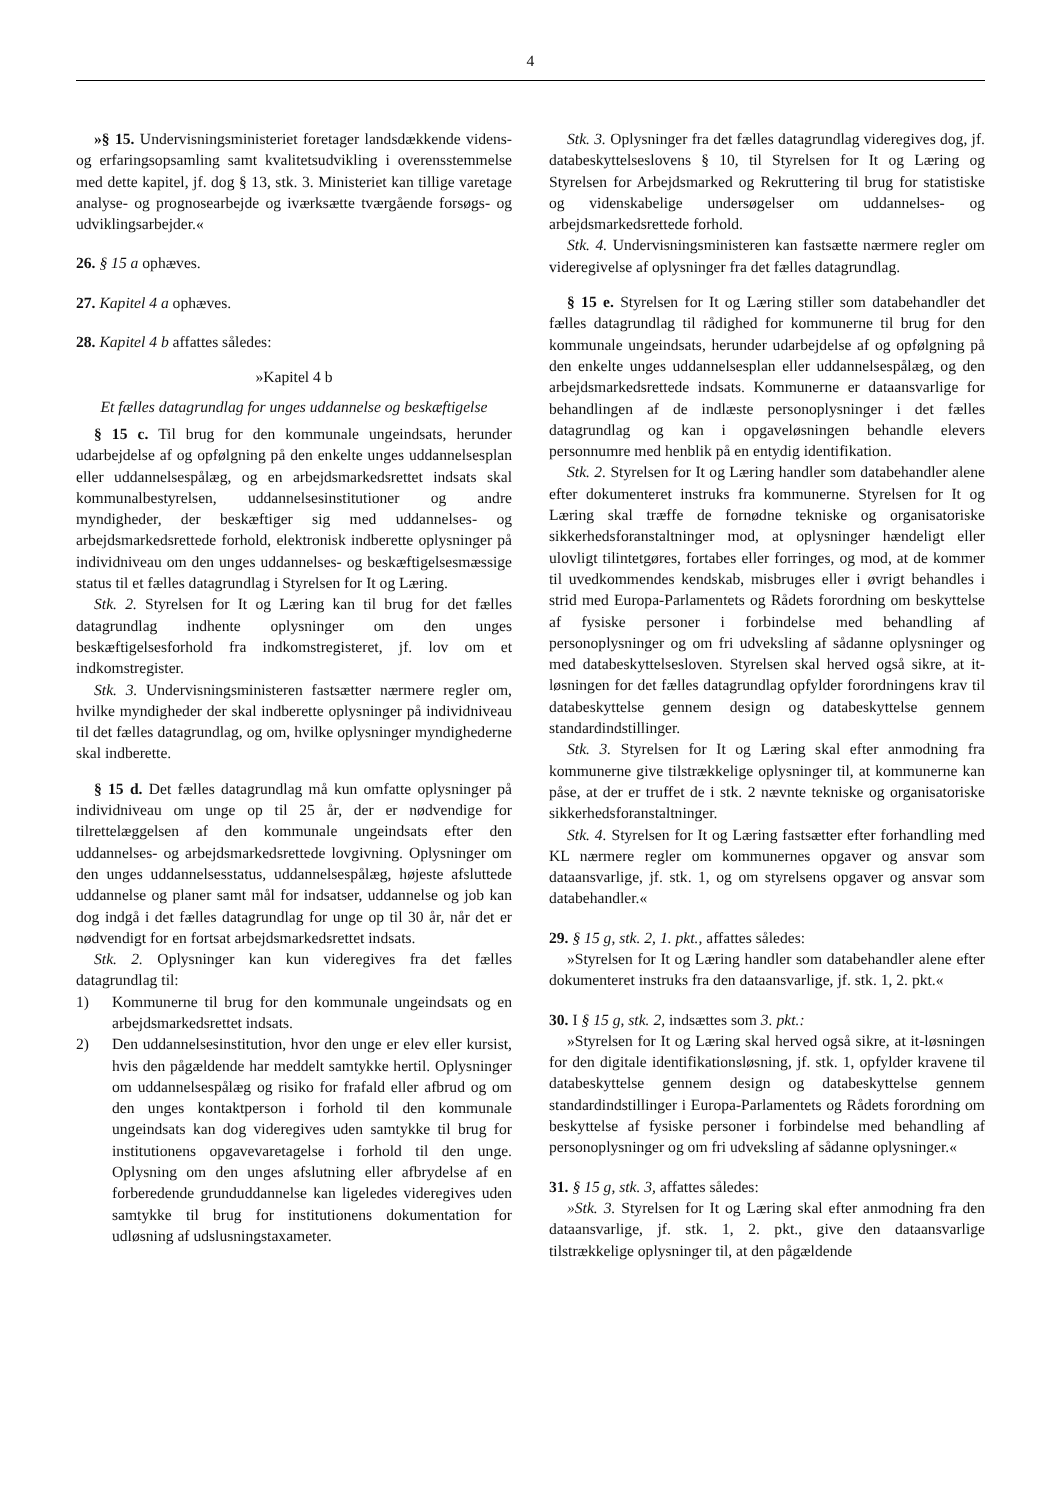4
»§ 15. Undervisningsministeriet foretager landsdækkende videns- og erfaringsopsamling samt kvalitetsudvikling i overensstemmelse med dette kapitel, jf. dog § 13, stk. 3. Ministeriet kan tillige varetage analyse- og prognosearbejde og iværksætte tværgående forsøgs- og udviklingsarbejder.«
26. § 15 a ophæves.
27. Kapitel 4 a ophæves.
28. Kapitel 4 b affattes således:
»Kapitel 4 b
Et fælles datagrundlag for unges uddannelse og beskæftigelse
§ 15 c. Til brug for den kommunale ungeindsats, herunder udarbejdelse af og opfølgning på den enkelte unges uddannelsesplan eller uddannelsespålæg, og en arbejdsmarkedsrettet indsats skal kommunalbestyrelsen, uddannelsesinstitutioner og andre myndigheder, der beskæftiger sig med uddannelses- og arbejdsmarkedsrettede forhold, elektronisk indberette oplysninger på individniveau om den unges uddannelses- og beskæftigelsesmæssige status til et fælles datagrundlag i Styrelsen for It og Læring.
Stk. 2. Styrelsen for It og Læring kan til brug for det fælles datagrundlag indhente oplysninger om den unges beskæftigelsesforhold fra indkomstregisteret, jf. lov om et indkomstregister.
Stk. 3. Undervisningsministeren fastsætter nærmere regler om, hvilke myndigheder der skal indberette oplysninger på individniveau til det fælles datagrundlag, og om, hvilke oplysninger myndighederne skal indberette.
§ 15 d. Det fælles datagrundlag må kun omfatte oplysninger på individniveau om unge op til 25 år, der er nødvendige for tilrettelæggelsen af den kommunale ungeindsats efter den uddannelses- og arbejdsmarkedsrettede lovgivning. Oplysninger om den unges uddannelsesstatus, uddannelsespålæg, højeste afsluttede uddannelse og planer samt mål for indsatser, uddannelse og job kan dog indgå i det fælles datagrundlag for unge op til 30 år, når det er nødvendigt for en fortsat arbejdsmarkedsrettet indsats.
Stk. 2. Oplysninger kan kun videregives fra det fælles datagrundlag til:
1) Kommunerne til brug for den kommunale ungeindsats og en arbejdsmarkedsrettet indsats.
2) Den uddannelsesinstitution, hvor den unge er elev eller kursist, hvis den pågældende har meddelt samtykke hertil. Oplysninger om uddannelsespålæg og risiko for frafald eller afbrud og om den unges kontaktperson i forhold til den kommunale ungeindsats kan dog videregives uden samtykke til brug for institutionens opgavevaretagelse i forhold til den unge. Oplysning om den unges afslutning eller afbrydelse af en forberedende grunduddannelse kan ligeledes videregives uden samtykke til brug for institutionens dokumentation for udløsning af udslusningstaxameter.
Stk. 3. Oplysninger fra det fælles datagrundlag videregives dog, jf. databeskyttelseslovens § 10, til Styrelsen for It og Læring og Styrelsen for Arbejdsmarked og Rekruttering til brug for statistiske og videnskabelige undersøgelser om uddannelses- og arbejdsmarkedsrettede forhold.
Stk. 4. Undervisningsministeren kan fastsætte nærmere regler om videregivelse af oplysninger fra det fælles datagrundlag.
§ 15 e. Styrelsen for It og Læring stiller som databehandler det fælles datagrundlag til rådighed for kommunerne til brug for den kommunale ungeindsats, herunder udarbejdelse af og opfølgning på den enkelte unges uddannelsesplan eller uddannelsespålæg, og den arbejdsmarkedsrettede indsats. Kommunerne er dataansvarlige for behandlingen af de indlæste personoplysninger i det fælles datagrundlag og kan i opgaveløsningen behandle elevers personnumre med henblik på en entydig identifikation.
Stk. 2. Styrelsen for It og Læring handler som databehandler alene efter dokumenteret instruks fra kommunerne. Styrelsen for It og Læring skal træffe de fornødne tekniske og organisatoriske sikkerhedsforanstaltninger mod, at oplysninger hændeligt eller ulovligt tilintetgøres, fortabes eller forringes, og mod, at de kommer til uvedkommendes kendskab, misbruges eller i øvrigt behandles i strid med Europa-Parlamentets og Rådets forordning om beskyttelse af fysiske personer i forbindelse med behandling af personoplysninger og om fri udveksling af sådanne oplysninger og med databeskyttelsesloven. Styrelsen skal herved også sikre, at it-løsningen for det fælles datagrundlag opfylder forordningens krav til databeskyttelse gennem design og databeskyttelse gennem standardindstillinger.
Stk. 3. Styrelsen for It og Læring skal efter anmodning fra kommunerne give tilstrækkelige oplysninger til, at kommunerne kan påse, at der er truffet de i stk. 2 nævnte tekniske og organisatoriske sikkerhedsforanstaltninger.
Stk. 4. Styrelsen for It og Læring fastsætter efter forhandling med KL nærmere regler om kommunernes opgaver og ansvar som dataansvarlige, jf. stk. 1, og om styrelsens opgaver og ansvar som databehandler.«
29. § 15 g, stk. 2, 1. pkt., affattes således:
»Styrelsen for It og Læring handler som databehandler alene efter dokumenteret instruks fra den dataansvarlige, jf. stk. 1, 2. pkt.«
30. I § 15 g, stk. 2, indsættes som 3. pkt.:
»Styrelsen for It og Læring skal herved også sikre, at it-løsningen for den digitale identifikationsløsning, jf. stk. 1, opfylder kravene til databeskyttelse gennem design og databeskyttelse gennem standardindstillinger i Europa-Parlamentets og Rådets forordning om beskyttelse af fysiske personer i forbindelse med behandling af personoplysninger og om fri udveksling af sådanne oplysninger.«
31. § 15 g, stk. 3, affattes således:
»Stk. 3. Styrelsen for It og Læring skal efter anmodning fra den dataansvarlige, jf. stk. 1, 2. pkt., give den dataansvarlige tilstrækkelige oplysninger til, at den pågældende